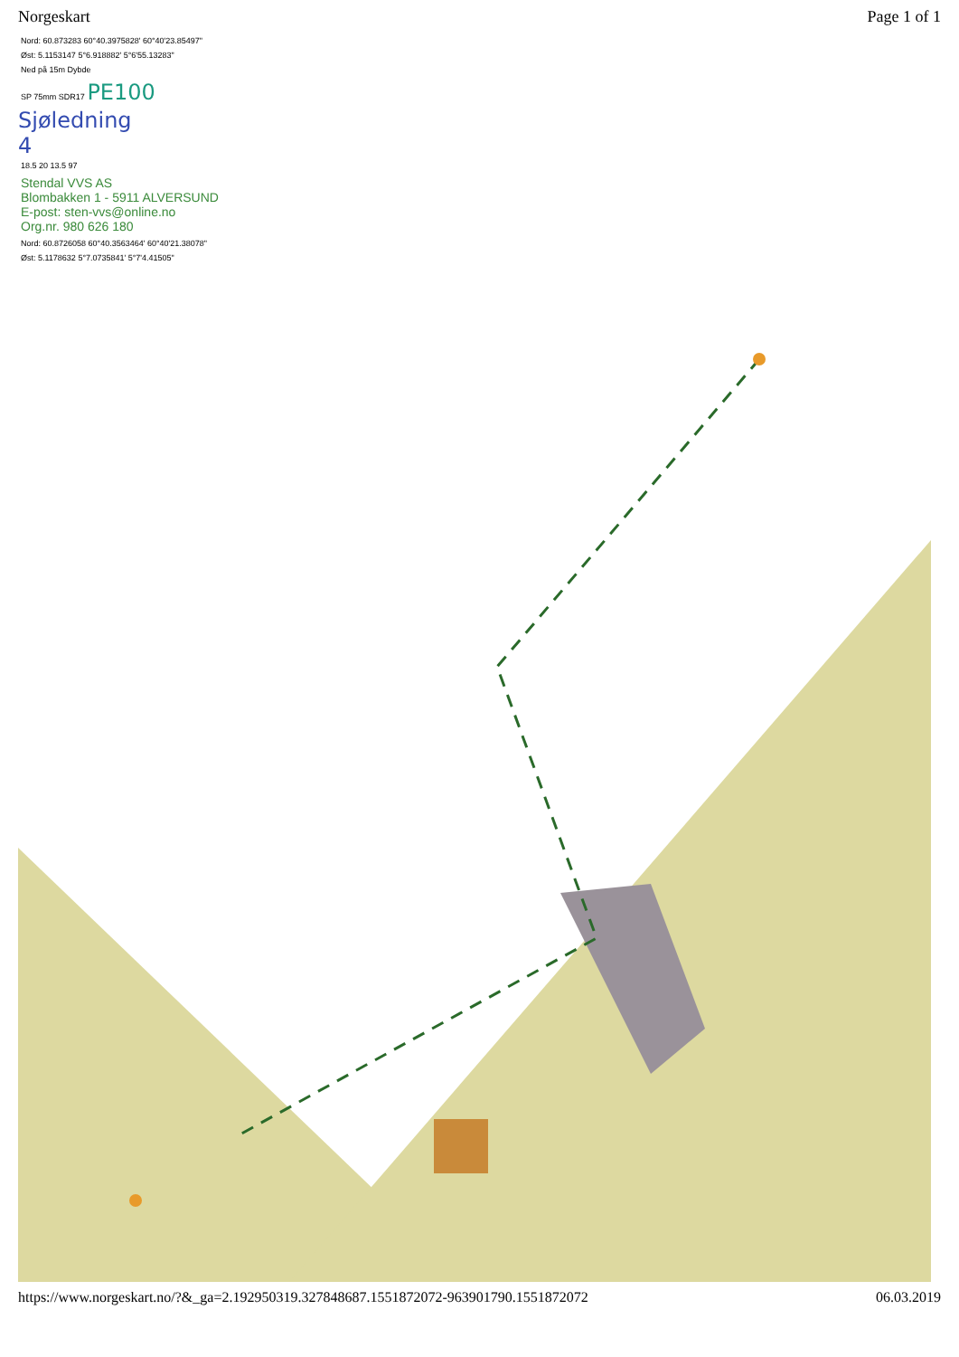Norgeskart Page 1 of 1
Nord: 60.873283 60°40.3975828' 60°40'23.85497"
Øst: 5.1153147 5°6.918882' 5°6'55.13283"
Ned på 15m Dybde
SP 75mm SDR17 PE100
Sjøledning
4
18.5 20 13.5 97
Stendal VVS AS
Blombakken 1 - 5911 ALVERSUND
E-post: sten-vvs@online.no
Org.nr. 980 626 180
Nord: 60.8726058 60°40.3563464' 60°40'21.38078"
Øst: 5.1178632 5°7.0735841' 5°7'4.41505"
https://www.norgeskart.no/?&_ga=2.192950319.327848687.1551872072-963901790.1551872072 06.03.2019